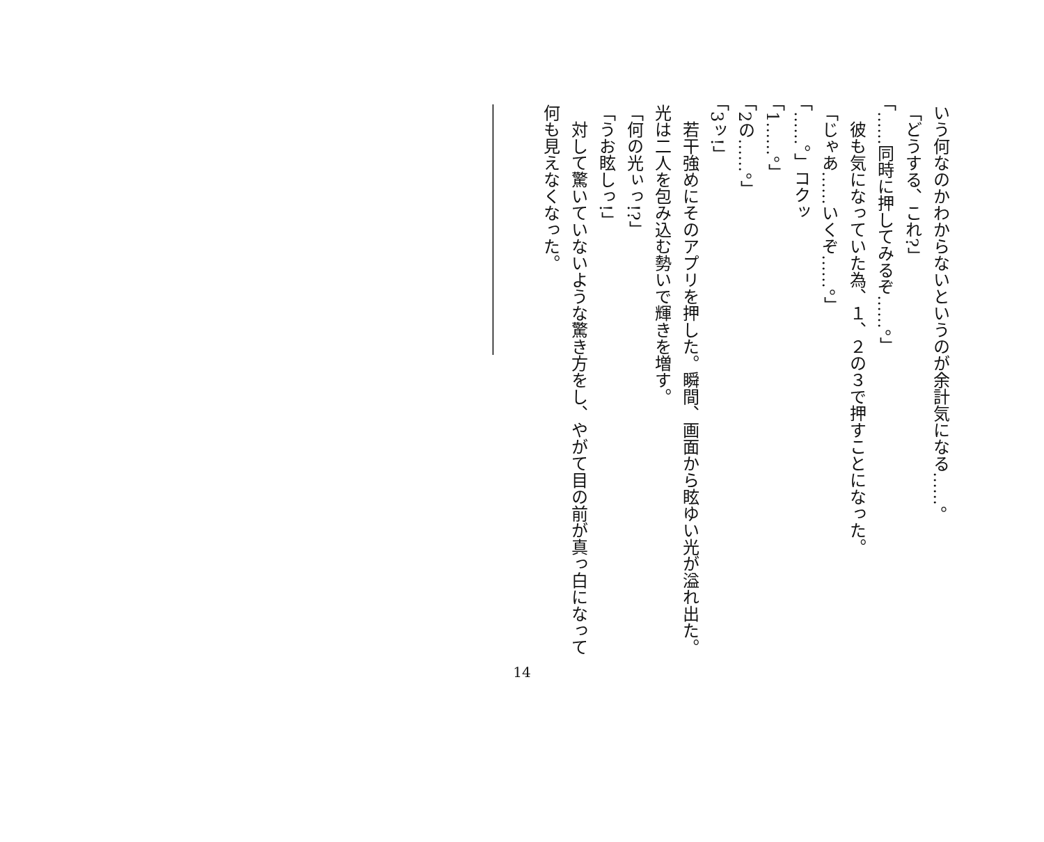いう何なのかわからないというのが余計気になる……。
「どうする、これ?」
「……同時に押してみるぞ……。」
　彼も気になっていた為、１、２の３で押すことになった。
「じゃあ……いくぞ……。」
「……。」コクッ
「1……。」
「2の……。」
「3ッ!」
　若干強めにそのアプリを押した。瞬間、画面から眩ゆい光が溢れ出た。光は二人を包み込む勢いで輝きを増す。
「何の光ぃっ!?」
「うお眩しっ!」
　対して驚いていないような驚き方をし、やがて目の前が真っ白になって何も見えなくなった。
　
―――――――――――――――
14